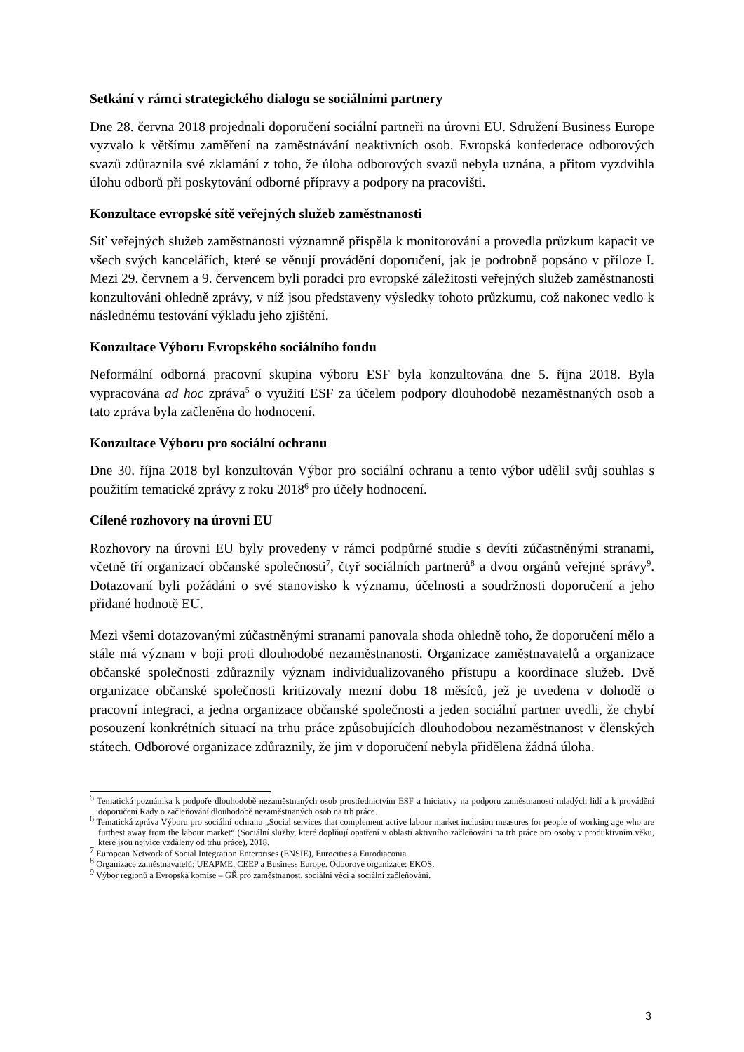Setkání v rámci strategického dialogu se sociálními partnery
Dne 28. června 2018 projednali doporučení sociální partneři na úrovni EU. Sdružení Business Europe vyzvalo k většímu zaměření na zaměstnávání neaktivních osob. Evropská konfederace odborových svazů zdůraznila své zklamání z toho, že úloha odborových svazů nebyla uznána, a přitom vyzdvihla úlohu odborů při poskytování odborné přípravy a podpory na pracovišti.
Konzultace evropské sítě veřejných služeb zaměstnanosti
Síť veřejných služeb zaměstnanosti významně přispěla k monitorování a provedla průzkum kapacit ve všech svých kancelářích, které se věnují provádění doporučení, jak je podrobně popsáno v příloze I. Mezi 29. červnem a 9. červencem byli poradci pro evropské záležitosti veřejných služeb zaměstnanosti konzultováni ohledně zprávy, v níž jsou představeny výsledky tohoto průzkumu, což nakonec vedlo k následnému testování výkladu jeho zjištění.
Konzultace Výboru Evropského sociálního fondu
Neformální odborná pracovní skupina výboru ESF byla konzultována dne 5. října 2018. Byla vypracována ad hoc zpráva<sup>5</sup> o využití ESF za účelem podpory dlouhodobě nezaměstnaných osob a tato zpráva byla začleněna do hodnocení.
Konzultace Výboru pro sociální ochranu
Dne 30. října 2018 byl konzultován Výbor pro sociální ochranu a tento výbor udělil svůj souhlas s použitím tematické zprávy z roku 2018<sup>6</sup> pro účely hodnocení.
Cílené rozhovory na úrovni EU
Rozhovory na úrovni EU byly provedeny v rámci podpůrné studie s devíti zúčastněnými stranami, včetně tří organizací občanské společnosti<sup>7</sup>, čtyř sociálních partnerů<sup>8</sup> a dvou orgánů veřejné správy<sup>9</sup>. Dotazovaní byli požádáni o své stanovisko k významu, účelnosti a soudržnosti doporučení a jeho přidané hodnotě EU.
Mezi všemi dotazovanými zúčastněnými stranami panovala shoda ohledně toho, že doporučení mělo a stále má význam v boji proti dlouhodobé nezaměstnanosti. Organizace zaměstnavatelů a organizace občanské společnosti zdůraznily význam individualizovaného přístupu a koordinace služeb. Dvě organizace občanské společnosti kritizovaly mezní dobu 18 měsíců, jež je uvedena v dohodě o pracovní integraci, a jedna organizace občanské společnosti a jeden sociální partner uvedli, že chybí posouzení konkrétních situací na trhu práce způsobujících dlouhodobou nezaměstnanost v členských státech. Odborové organizace zdůraznily, že jim v doporučení nebyla přidělena žádná úloha.
<sup>5</sup> Tematická poznámka k podpoře dlouhodobě nezaměstnaných osob prostřednictvím ESF a Iniciativy na podporu zaměstnanosti mladých lidí a k provádění doporučení Rady o začleňování dlouhodobě nezaměstnaných osob na trh práce.
<sup>6</sup> Tematická zpráva Výboru pro sociální ochranu „Social services that complement active labour market inclusion measures for people of working age who are furthest away from the labour market“ (Sociální služby, které doplňují opatření v oblasti aktivního začleňování na trh práce pro osoby v produktivním věku, které jsou nejvíce vzdáleny od trhu práce), 2018.
<sup>7</sup> European Network of Social Integration Enterprises (ENSIE), Eurocities a Eurodiaconia.
<sup>8</sup> Organizace zaměstnavatelů: UEAPME, CEEP a Business Europe. Odborové organizace: EKOS.
<sup>9</sup> Výbor regionů a Evropská komise – GŘ pro zaměstnanost, sociální věci a sociální začleňování.
3